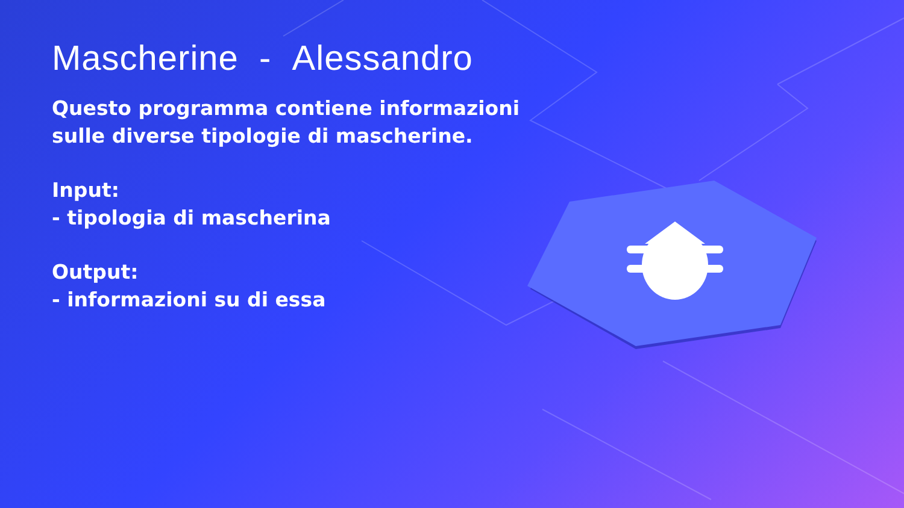Mascherine - Alessandro
Questo programma contiene informazioni sulle diverse tipologie di mascherine.
Input:
- tipologia di mascherina
Output:
- informazioni su di essa